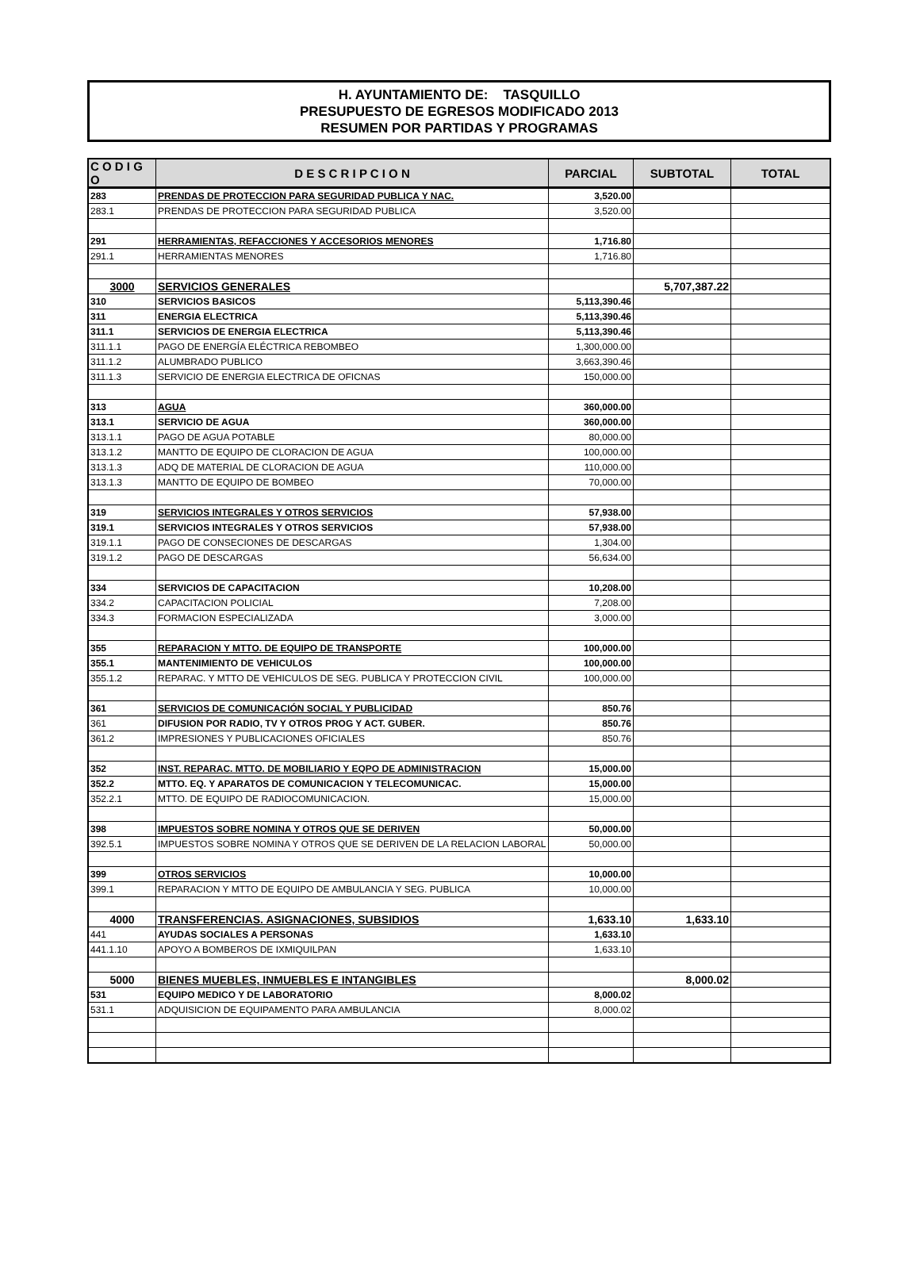H. AYUNTAMIENTO DE: TASQUILLO
PRESUPUESTO DE EGRESOS MODIFICADO 2013
RESUMEN POR PARTIDAS Y PROGRAMAS
| C O D I G O | D E S C R I P C I O N | PARCIAL | SUBTOTAL | TOTAL |
| --- | --- | --- | --- | --- |
| 283 | PRENDAS DE PROTECCION PARA SEGURIDAD PUBLICA Y NAC. | 3,520.00 | | |
| 283.1 | PRENDAS DE PROTECCION PARA SEGURIDAD PUBLICA | 3,520.00 | | |
| 291 | HERRAMIENTAS, REFACCIONES Y ACCESORIOS MENORES | 1,716.80 | | |
| 291.1 | HERRAMIENTAS MENORES | 1,716.80 | | |
| 3000 | SERVICIOS GENERALES | | 5,707,387.22 | |
| 310 | SERVICIOS BASICOS | 5,113,390.46 | | |
| 311 | ENERGIA ELECTRICA | 5,113,390.46 | | |
| 311.1 | SERVICIOS DE ENERGIA ELECTRICA | 5,113,390.46 | | |
| 311.1.1 | PAGO DE ENERGÍA ELÉCTRICA REBOMBEO | 1,300,000.00 | | |
| 311.1.2 | ALUMBRADO PUBLICO | 3,663,390.46 | | |
| 311.1.3 | SERVICIO DE ENERGIA ELECTRICA DE OFICNAS | 150,000.00 | | |
| 313 | AGUA | 360,000.00 | | |
| 313.1 | SERVICIO DE AGUA | 360,000.00 | | |
| 313.1.1 | PAGO DE AGUA POTABLE | 80,000.00 | | |
| 313.1.2 | MANTTO DE EQUIPO DE CLORACION DE AGUA | 100,000.00 | | |
| 313.1.3 | ADQ DE MATERIAL DE CLORACION DE AGUA | 110,000.00 | | |
| 313.1.3 | MANTTO DE EQUIPO DE BOMBEO | 70,000.00 | | |
| 319 | SERVICIOS INTEGRALES Y OTROS SERVICIOS | 57,938.00 | | |
| 319.1 | SERVICIOS INTEGRALES Y OTROS SERVICIOS | 57,938.00 | | |
| 319.1.1 | PAGO DE CONSECIONES DE DESCARGAS | 1,304.00 | | |
| 319.1.2 | PAGO DE DESCARGAS | 56,634.00 | | |
| 334 | SERVICIOS DE CAPACITACION | 10,208.00 | | |
| 334.2 | CAPACITACION POLICIAL | 7,208.00 | | |
| 334.3 | FORMACION ESPECIALIZADA | 3,000.00 | | |
| 355 | REPARACION Y MTTO. DE EQUIPO DE TRANSPORTE | 100,000.00 | | |
| 355.1 | MANTENIMIENTO DE VEHICULOS | 100,000.00 | | |
| 355.1.2 | REPARAC. Y MTTO DE VEHICULOS DE SEG. PUBLICA Y PROTECCION CIVIL | 100,000.00 | | |
| 361 | SERVICIOS DE COMUNICACIÓN SOCIAL Y PUBLICIDAD | 850.76 | | |
| 361 | DIFUSION POR RADIO, TV Y OTROS PROG Y ACT. GUBER. | 850.76 | | |
| 361.2 | IMPRESIONES Y PUBLICACIONES OFICIALES | 850.76 | | |
| 352 | INST. REPARAC. MTTO. DE MOBILIARIO Y EQPO DE ADMINISTRACION | 15,000.00 | | |
| 352.2 | MTTO. EQ. Y APARATOS DE COMUNICACION Y TELECOMUNICAC. | 15,000.00 | | |
| 352.2.1 | MTTO. DE EQUIPO DE RADIOCOMUNICACION. | 15,000.00 | | |
| 398 | IMPUESTOS SOBRE NOMINA Y OTROS QUE SE DERIVEN | 50,000.00 | | |
| 392.5.1 | IMPUESTOS SOBRE NOMINA Y OTROS QUE SE DERIVEN DE LA RELACION LABORAL | 50,000.00 | | |
| 399 | OTROS SERVICIOS | 10,000.00 | | |
| 399.1 | REPARACION Y MTTO DE EQUIPO DE AMBULANCIA Y SEG. PUBLICA | 10,000.00 | | |
| 4000 | TRANSFERENCIAS. ASIGNACIONES, SUBSIDIOS | 1,633.10 | 1,633.10 | |
| 441 | AYUDAS SOCIALES A PERSONAS | 1,633.10 | | |
| 441.1.10 | APOYO A BOMBEROS DE IXMIQUILPAN | 1,633.10 | | |
| 5000 | BIENES MUEBLES, INMUEBLES E INTANGIBLES | | 8,000.02 | |
| 531 | EQUIPO MEDICO Y DE LABORATORIO | 8,000.02 | | |
| 531.1 | ADQUISICION DE EQUIPAMENTO PARA AMBULANCIA | 8,000.02 | | |